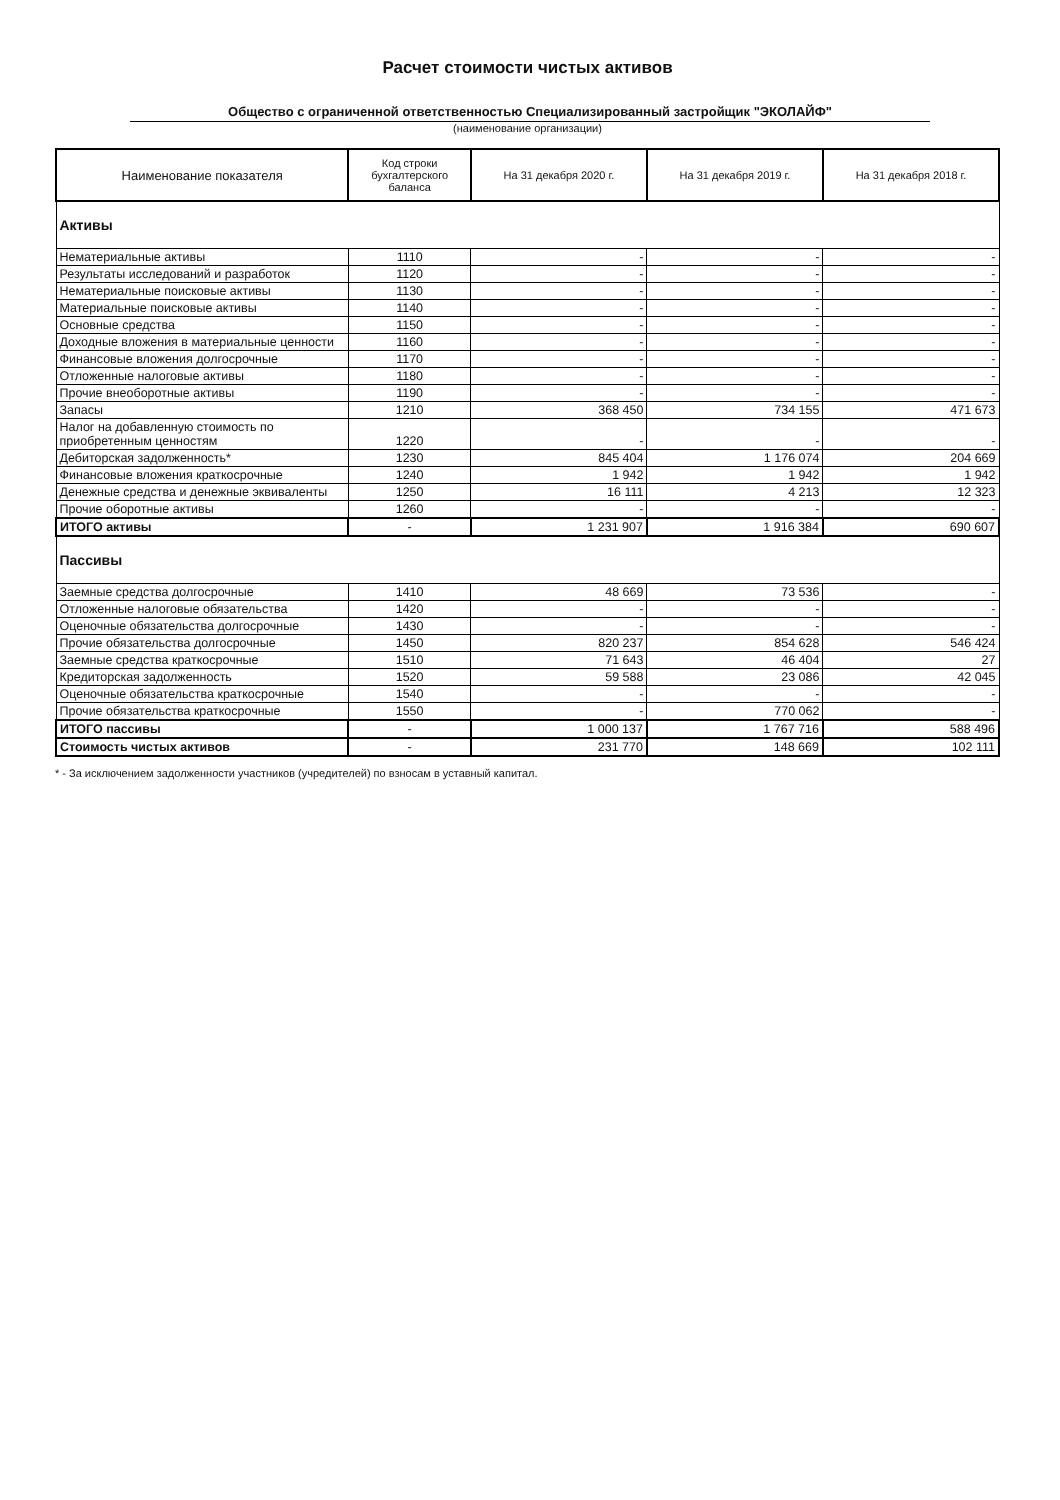Расчет стоимости чистых активов
Общество с ограниченной ответственностью Специализированный застройщик "ЭКОЛАЙФ"
(наименование организации)
| Наименование показателя | Код строки бухгалтерского баланса | На 31 декабря 2020 г. | На 31 декабря 2019 г. | На 31 декабря 2018 г. |
| --- | --- | --- | --- | --- |
| Активы | | | | |
| Нематериальные активы | 1110 | - | - | - |
| Результаты исследований и разработок | 1120 | - | - | - |
| Нематериальные поисковые активы | 1130 | - | - | - |
| Материальные поисковые активы | 1140 | - | - | - |
| Основные средства | 1150 | - | - | - |
| Доходные вложения в материальные ценности | 1160 | - | - | - |
| Финансовые вложения долгосрочные | 1170 | - | - | - |
| Отложенные налоговые активы | 1180 | - | - | - |
| Прочие внеоборотные активы | 1190 | - | - | - |
| Запасы | 1210 | 368 450 | 734 155 | 471 673 |
| Налог на добавленную стоимость по приобретенным ценностям | 1220 | - | - | - |
| Дебиторская задолженность* | 1230 | 845 404 | 1 176 074 | 204 669 |
| Финансовые вложения краткосрочные | 1240 | 1 942 | 1 942 | 1 942 |
| Денежные средства и денежные эквиваленты | 1250 | 16 111 | 4 213 | 12 323 |
| Прочие оборотные активы | 1260 | - | - | - |
| ИТОГО активы | - | 1 231 907 | 1 916 384 | 690 607 |
| Пассивы | | | | |
| Заемные средства долгосрочные | 1410 | 48 669 | 73 536 | - |
| Отложенные налоговые обязательства | 1420 | - | - | - |
| Оценочные обязательства долгосрочные | 1430 | - | - | - |
| Прочие обязательства долгосрочные | 1450 | 820 237 | 854 628 | 546 424 |
| Заемные средства краткосрочные | 1510 | 71 643 | 46 404 | 27 |
| Кредиторская задолженность | 1520 | 59 588 | 23 086 | 42 045 |
| Оценочные обязательства краткосрочные | 1540 | - | - | - |
| Прочие обязательства краткосрочные | 1550 | - | 770 062 | - |
| ИТОГО пассивы | - | 1 000 137 | 1 767 716 | 588 496 |
| Стоимость чистых активов | - | 231 770 | 148 669 | 102 111 |
* - За исключением задолженности участников (учредителей) по взносам в уставный капитал.